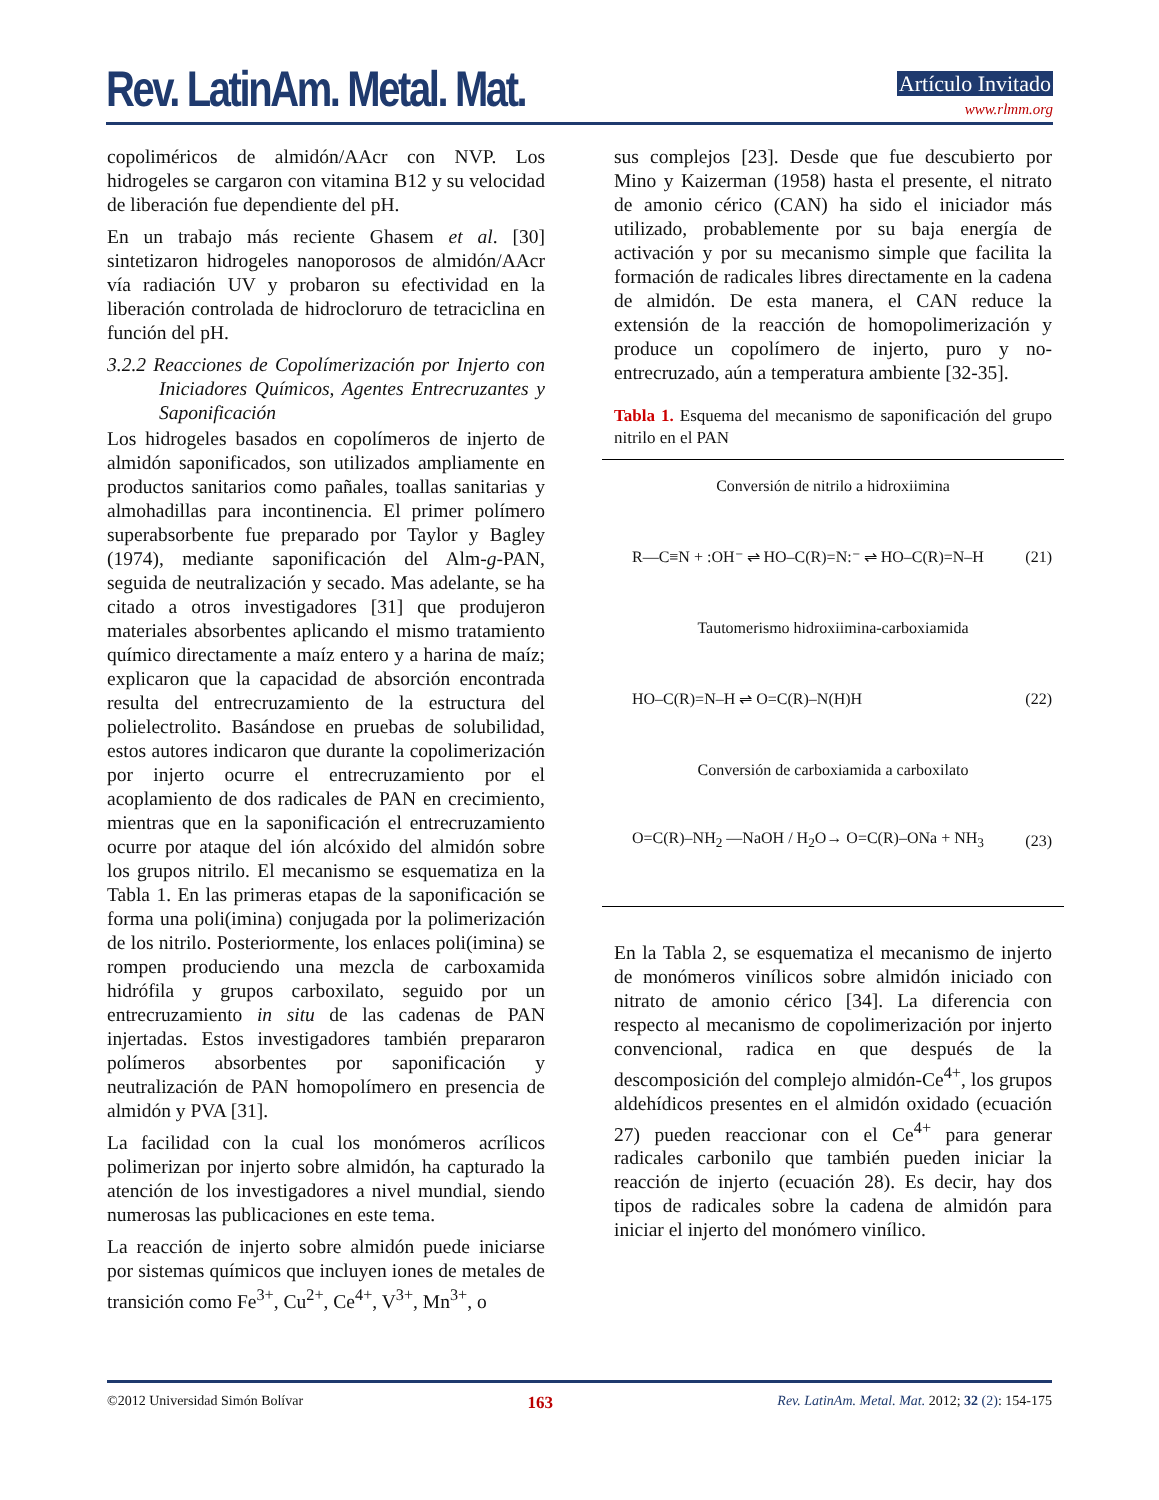Rev. LatinAm. Metal. Mat.
Artículo Invitado
www.rlmm.org
copoliméricos de almidón/AAcr con NVP. Los hidrogeles se cargaron con vitamina B12 y su velocidad de liberación fue dependiente del pH.
En un trabajo más reciente Ghasem et al. [30] sintetizaron hidrogeles nanoporosos de almidón/AAcr vía radiación UV y probaron su efectividad en la liberación controlada de hidrocloruro de tetraciclina en función del pH.
3.2.2 Reacciones de Copolímerización por Injerto con Iniciadores Químicos, Agentes Entrecruzantes y Saponificación
Los hidrogeles basados en copolímeros de injerto de almidón saponificados, son utilizados ampliamente en productos sanitarios como pañales, toallas sanitarias y almohadillas para incontinencia. El primer polímero superabsorbente fue preparado por Taylor y Bagley (1974), mediante saponificación del Alm-g-PAN, seguida de neutralización y secado. Mas adelante, se ha citado a otros investigadores [31] que produjeron materiales absorbentes aplicando el mismo tratamiento químico directamente a maíz entero y a harina de maíz; explicaron que la capacidad de absorción encontrada resulta del entrecruzamiento de la estructura del polielectrolito. Basándose en pruebas de solubilidad, estos autores indicaron que durante la copolimerización por injerto ocurre el entrecruzamiento por el acoplamiento de dos radicales de PAN en crecimiento, mientras que en la saponificación el entrecruzamiento ocurre por ataque del ión alcóxido del almidón sobre los grupos nitrilo. El mecanismo se esquematiza en la Tabla 1. En las primeras etapas de la saponificación se forma una poli(imina) conjugada por la polimerización de los nitrilo. Posteriormente, los enlaces poli(imina) se rompen produciendo una mezcla de carboxamida hidrófila y grupos carboxilato, seguido por un entrecruzamiento in situ de las cadenas de PAN injertadas. Estos investigadores también prepararon polímeros absorbentes por saponificación y neutralización de PAN homopolímero en presencia de almidón y PVA [31].
La facilidad con la cual los monómeros acrílicos polimerizan por injerto sobre almidón, ha capturado la atención de los investigadores a nivel mundial, siendo numerosas las publicaciones en este tema.
La reacción de injerto sobre almidón puede iniciarse por sistemas químicos que incluyen iones de metales de transición como Fe<sup>3+</sup>, Cu<sup>2+</sup>, Ce<sup>4+</sup>, V<sup>3+</sup>, Mn<sup>3+</sup>, o
sus complejos [23]. Desde que fue descubierto por Mino y Kaizerman (1958) hasta el presente, el nitrato de amonio cérico (CAN) ha sido el iniciador más utilizado, probablemente por su baja energía de activación y por su mecanismo simple que facilita la formación de radicales libres directamente en la cadena de almidón. De esta manera, el CAN reduce la extensión de la reacción de homopolimerización y produce un copolímero de injerto, puro y no-entrecruzado, aún a temperatura ambiente [32-35].
Tabla 1. Esquema del mecanismo de saponificación del grupo nitrilo en el PAN
Conversión de nitrilo a hidroxiimina
R—C≡N + :OH⁻ ⇌ HO–C(R)=N:⁻ ⇌ HO–C(R)=N–H (21)
Tautomerismo hidroxiimina-carboxiamida
HO–C(R)=N–H ⇌ O=C(R)–N(H)H (22)
Conversión de carboxiamida a carboxilato
O=C(R)–NH<sub>2</sub> —NaOH / H<sub>2</sub>O→ O=C(R)–ONa + NH<sub>3</sub> (23)
En la Tabla 2, se esquematiza el mecanismo de injerto de monómeros vinílicos sobre almidón iniciado con nitrato de amonio cérico [34]. La diferencia con respecto al mecanismo de copolimerización por injerto convencional, radica en que después de la descomposición del complejo almidón-Ce<sup>4+</sup>, los grupos aldehídicos presentes en el almidón oxidado (ecuación 27) pueden reaccionar con el Ce<sup>4+</sup> para generar radicales carbonilo que también pueden iniciar la reacción de injerto (ecuación 28). Es decir, hay dos tipos de radicales sobre la cadena de almidón para iniciar el injerto del monómero vinílico.
©2012 Universidad Simón Bolívar 163 Rev. LatinAm. Metal. Mat. 2012; 32 (2): 154-175